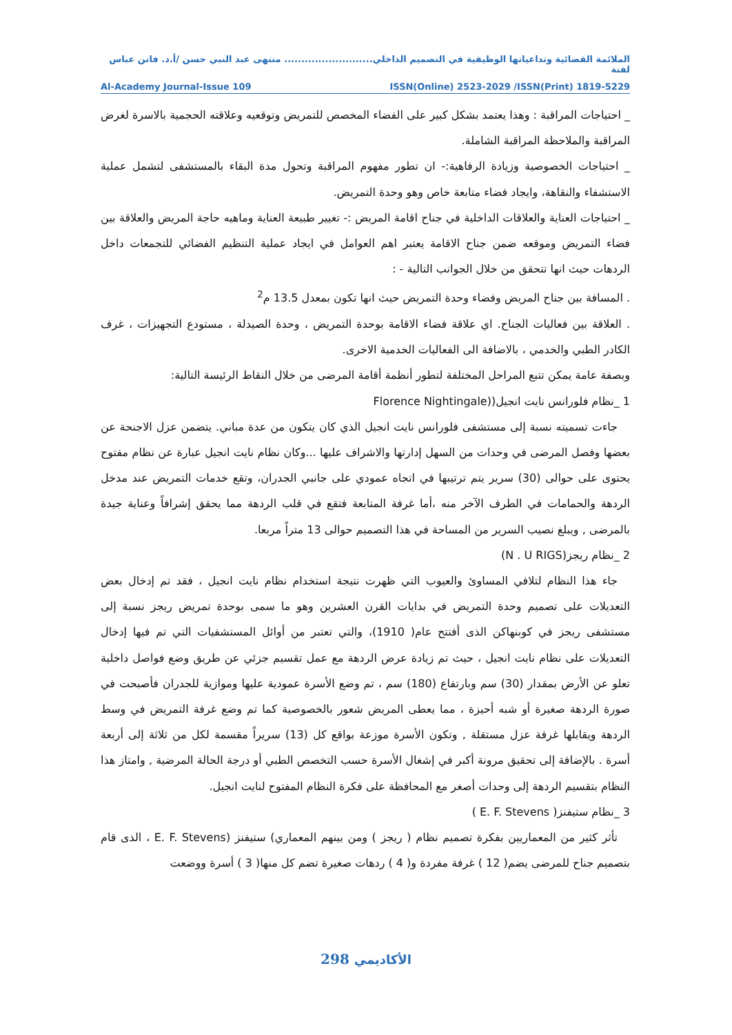الملائمة الفضائية وتداعياتها الوظيفية في التصميم الداخلي.......................... منتهى عبد النبي حسن /أ.د. فاتن عباس لفتة
Al-Academy Journal-Issue 109 ISSN(Online) 2523-2029 /ISSN(Print) 1819-5229
_ احتياجات المراقبة : وهذا يعتمد بشكل كبير على الفضاء المخصص للتمريض وتوقعيه وعلاقته الحجمية بالاسرة لغرض المراقبة والملاحظة المراقبة الشاملة.
_ احتياجات الخصوصية وزيادة الرفاهية:- ان تطور مفهوم المراقبة وتحول مدة البقاء بالمستشفى لتشمل عملية الاستشفاء والنقاهة، وايجاد فضاء متابعة خاص وهو وحدة التمريض.
_ احتياجات العناية والعلاقات الداخلية في جناح اقامة المريض :- تغيير طبيعة العناية وماهيه حاجة المريض والعلاقة بين فضاء التمريض وموقعه ضمن جناح الاقامة يعتبر اهم العوامل في ايجاد عملية التنظيم الفضائي للتجمعات داخل الردهات حيث انها تتحقق من خلال الجوانب التالية - :
. المسافة بين جناح المريض وفضاء وحدة التمريض حيث انها تكون بمعدل 13.5 م<sup>2</sup>
. العلاقة بين فعاليات الجناح. اي علاقة فضاء الاقامة بوحدة التمريض ، وحدة الصيدلة ، مستودع التجهيزات ، غرف الكادر الطبي والخدمي ، بالاضافة الى الفعاليات الخدمية الاخرى.
وبصفة عامة يمكن تتبع المراحل المختلفة لتطور أنظمة أقامة المرضى من خلال النقاط الرئيسة التالية:
1 _نظام فلورانس نايت انجيل((Florence Nightingale
جاءت تسميته نسبة إلى مستشفى فلورانس نايت انجيل الذي كان يتكون من عدة مباني. يتضمن عزل الاجنحة عن بعضها وفصل المرضى في وحدات من السهل إدارتها والاشراف عليها ...وكان نظام نايت انجيل عبارة عن نظام مفتوح يحتوى على حوالى (30) سرير يتم ترتيبها في اتجاه عمودي على جانبي الجدران، وتقع خدمات التمريض عند مدخل الردهة والحمامات في الطرف الآخر منه ،أما غرفة المتابعة فتقع في قلب الردهة مما يحقق إشرافاً وعناية جيدة بالمرضى , ويبلغ نصيب السرير من المساحة في هذا التصميم حوالى 13 متراً مربعا.
2 _نظام ريجز(N . U RIGS)
جاء هذا النظام لتلافي المساوئ والعيوب التي ظهرت نتيجة استخدام نظام نايت انجيل ، فقد تم إدخال بعض التعديلات على تصميم وحدة التمريض في بدايات القرن العشرين وهو ما سمى بوحدة تمريض ريجز نسبة إلى مستشفى ريجز في كوبنهاكن الذى أفتتح عام( 1910)، والتي تعتبر من أوائل المستشفيات التي تم فيها إدخال التعديلات على نظام نايت انجيل ، حيث تم زيادة عرض الردهة مع عمل تقسيم جزئي عن طريق وضع فواصل داخلية تعلو عن الأرض بمقدار (30) سم وبارتفاع (180) سم ، تم وضع الأسرة عمودية عليها وموازية للجدران فأصبحت في صورة الردهة صغيرة أو شبه أحيزة ، مما يعطى المريض شعور بالخصوصية كما تم وضع غرفة التمريض في وسط الردهة ويقابلها غرفة عزل مستقلة , وتكون الأسرة موزعة بواقع كل (13) سريراً مقسمة لكل من ثلاثة إلى أربعة أسرة . بالإضافة إلى تحقيق مرونة أكبر في إشغال الأسرة حسب التخصص الطبي أو درجة الحالة المرضية , وامتاز هذا النظام بتقسيم الردهة إلى وحدات أصغر مع المحافظة على فكرة النظام المفتوح لنايت انجيل.
3 _نظام ستيفنز( E. F. Stevens )
تأثر كثير من المعماريين بفكرة تصميم نظام ( ريجز ) ومن بينهم المعماري) ستيفنز (E. F. Stevens ، الذى قام بتصميم جناح للمرضى يضم( 12 ) غرفة مفردة و( 4 ) ردهات صغيرة تضم كل منها( 3 ) أسرة ووضعت
298 الأكاديمي